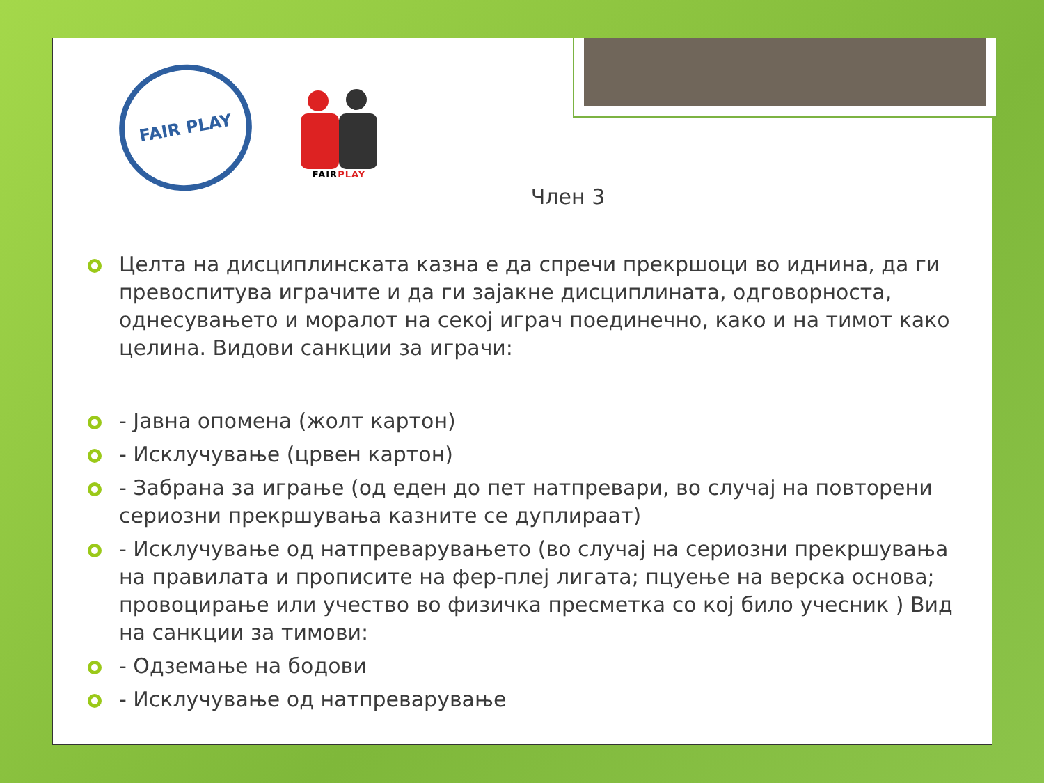FAIR PLAY
FAIRPLAY
Член 3
Целта на дисциплинската казна е да спречи прекршоци во иднина, да ги превоспитува играчите и да ги зајакне дисциплината, одговорноста, однесувањето и моралот на секој играч поединечно, како и на тимот како целина. Видови санкции за играчи:
- Јавна опомена (жолт картон)
- Исклучување (црвен картон)
- Забрана за играње (од еден до пет натпревари, во случај на повторени сериозни прекршувања казните се дуплираат)
- Исклучување од натпреварувањето (во случај на сериозни прекршувања на правилата и прописите на фер-плеј лигата; пцуење на верска основа; провоцирање или учество во физичка пресметка со кој било учесник ) Вид на санкции за тимови:
- Одземање на бодови
- Исклучување од натпреварување